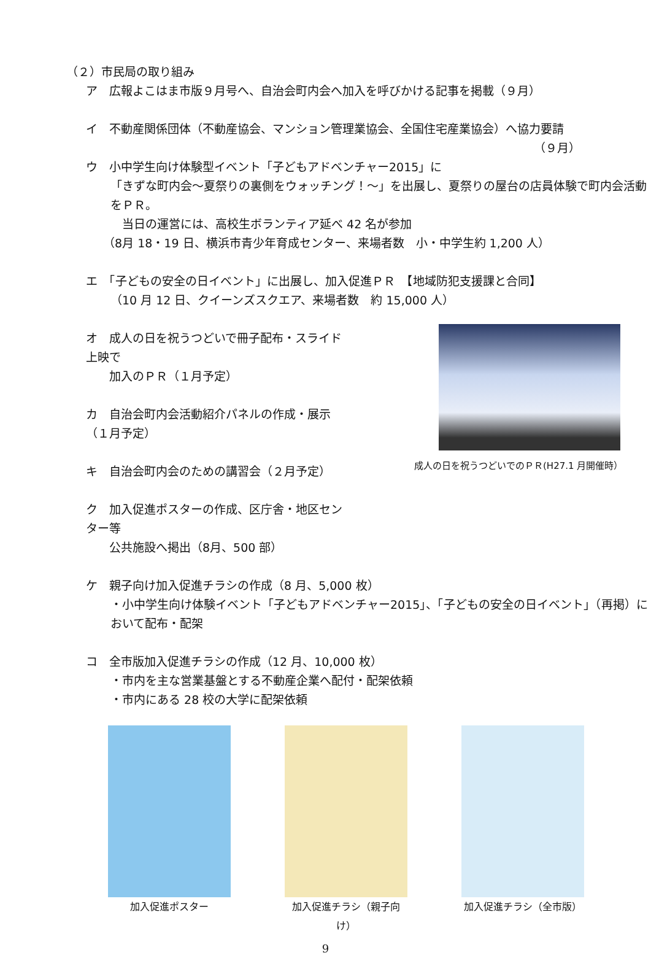（２）市民局の取り組み
ア　広報よこはま市版９月号へ、自治会町内会へ加入を呼びかける記事を掲載（９月）
イ　不動産関係団体（不動産協会、マンション管理業協会、全国住宅産業協会）へ協力要請
（９月）
ウ　小中学生向け体験型イベント「子どもアドベンチャー2015」に
「きずな町内会～夏祭りの裏側をウォッチング！～」を出展し、夏祭りの屋台の店員体験で町内会活動をＰＲ。
　当日の運営には、高校生ボランティア延べ 42 名が参加
（8月 18・19 日、横浜市青少年育成センター、来場者数　小・中学生約 1,200 人）
エ　「子どもの安全の日イベント」に出展し、加入促進ＰＲ　【地域防犯支援課と合同】
（10 月 12 日、クイーンズスクエア、来場者数　約 15,000 人）
オ　成人の日を祝うつどいで冊子配布・スライド上映で
　　加入のＰＲ（１月予定）
カ　自治会町内会活動紹介パネルの作成・展示（１月予定）
キ　自治会町内会のための講習会（２月予定）
ク　加入促進ポスターの作成、区庁舎・地区センター等
　　公共施設へ掲出（8月、500 部）
成人の日を祝うつどいでのＰＲ(H27.1 月開催時）
ケ　親子向け加入促進チラシの作成（8 月、5,000 枚）
・小中学生向け体験イベント「子どもアドベンチャー2015」、「子どもの安全の日イベント」（再掲）において配布・配架
コ　全市版加入促進チラシの作成（12 月、10,000 枚）
・市内を主な営業基盤とする不動産企業へ配付・配架依頼
・市内にある 28 校の大学に配架依頼
加入促進ポスター 加入促進チラシ（親子向け）
加入促進チラシ（全市版）
9